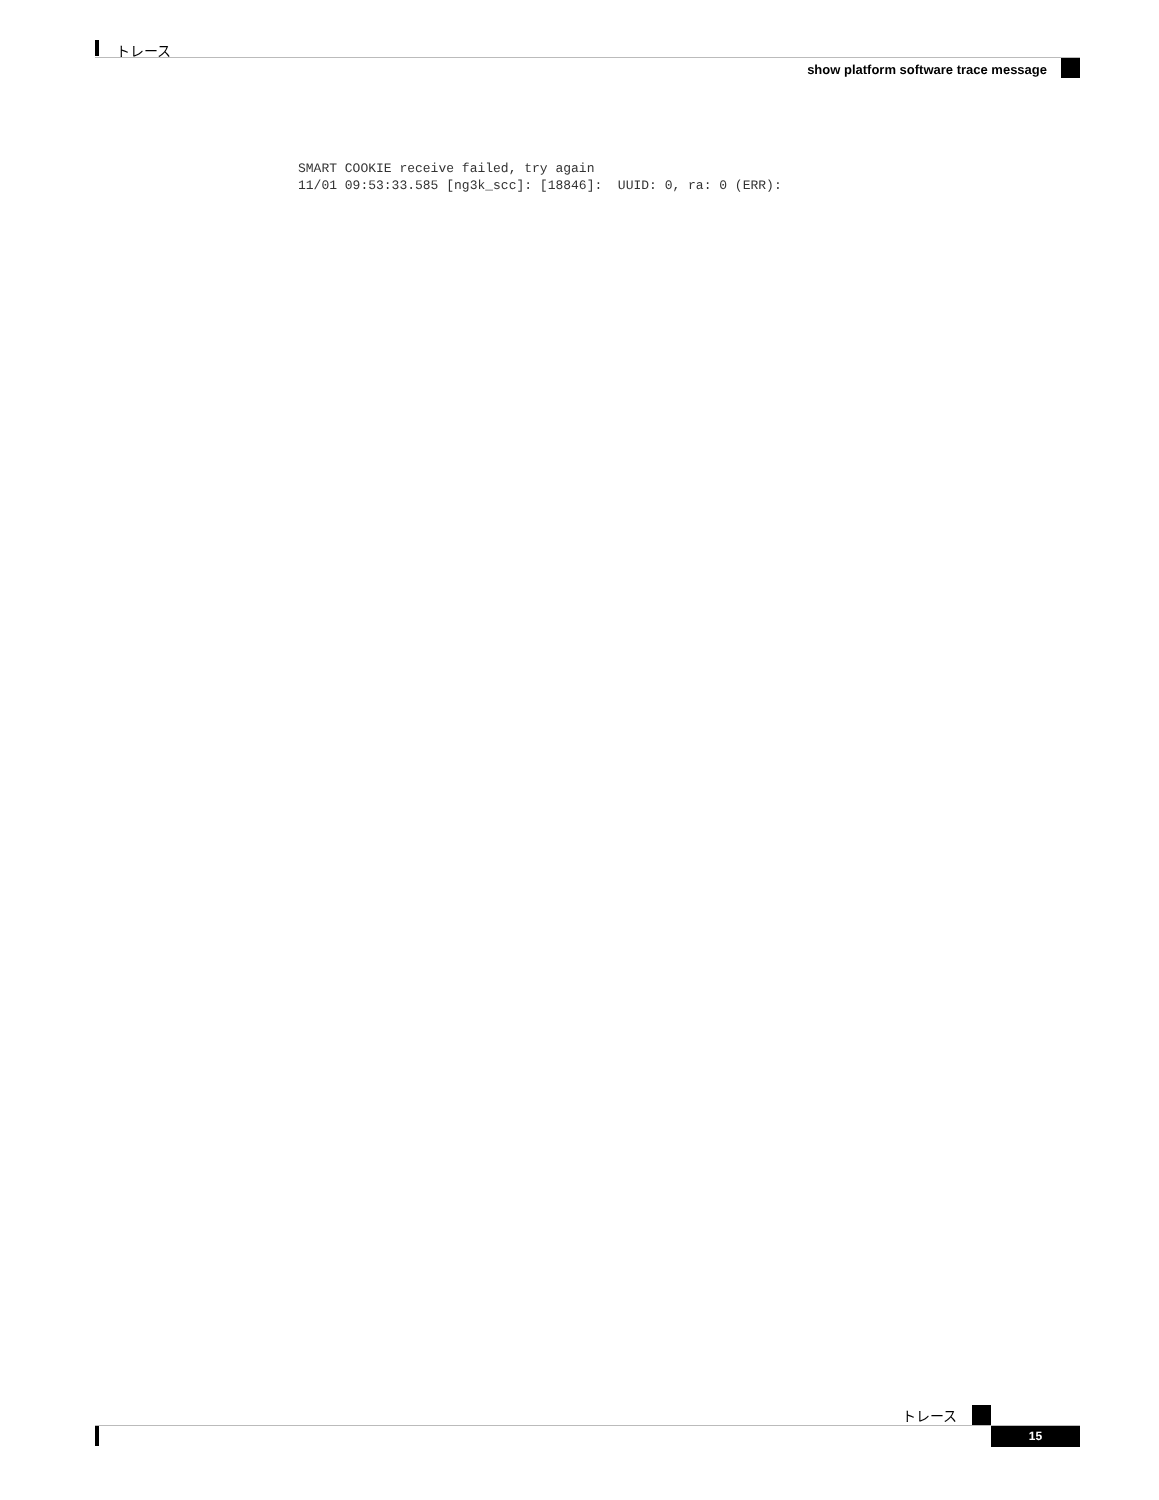トレース
show platform software trace message
SMART COOKIE receive failed, try again
11/01 09:53:33.585 [ng3k_scc]: [18846]:  UUID: 0, ra: 0 (ERR):
トレース
15